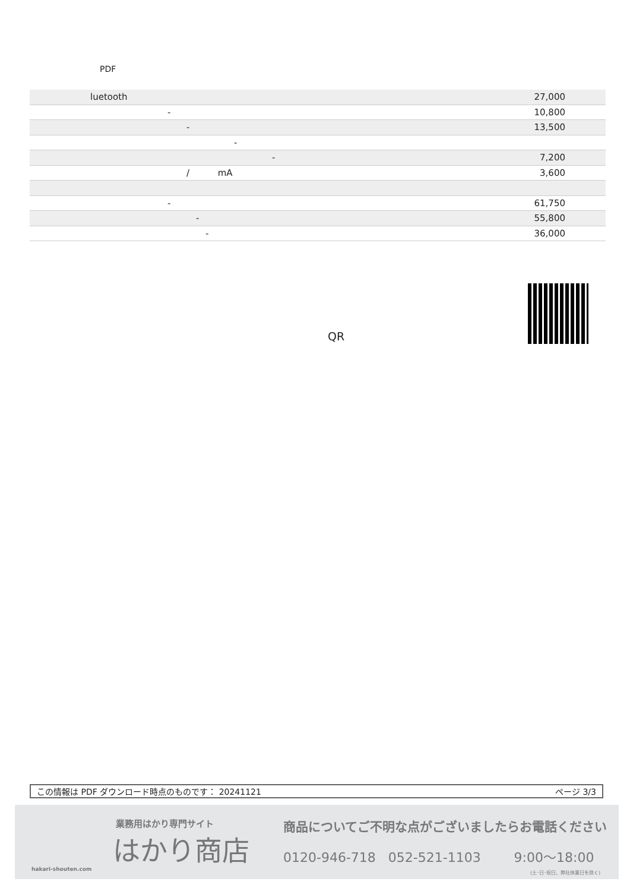PDF
| luetooth | 27,000 |
| - | 10,800 |
| - | 13,500 |
| - | |
| - | 7,200 |
| / mA | 3,600 |
| - | 61,750 |
| - | 55,800 |
| - | 36,000 |
QR
この情報は PDF ダウンロード時点のものです： 20241121 ページ 3/3
業務用はかり専門サイト
はかり商店
hakari-shouten.com
商品についてご不明な点がございましたらお電話ください
0120-946-718 052-521-1103 9:00～18:00
(土･日･祝日、弊社休業日を除く)